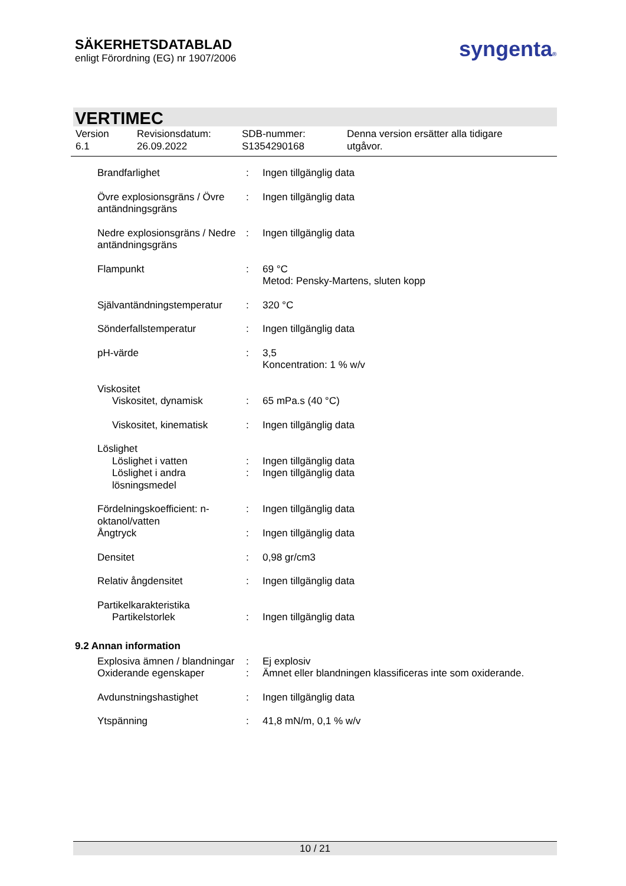SÄKERHETSDATABLAD
enligt Förordning (EG) nr 1907/2006
syngenta®
VERTIMEC
Version
6.1
Revisionsdatum:
26.09.2022
SDB-nummer:
S1354290168
Denna version ersätter alla tidigare
utgåvor.
| Brandfarlighet | : | Ingen tillgänglig data |
| Övre explosionsgräns / Övre antändningsgräns | : | Ingen tillgänglig data |
| Nedre explosionsgräns / Nedre antändningsgräns | : | Ingen tillgänglig data |
| Flampunkt | : | 69 °C Metod: Pensky-Martens, sluten kopp |
| Självantändningstemperatur | : | 320 °C |
| Sönderfallstemperatur | : | Ingen tillgänglig data |
| pH-värde | : | 3,5 Koncentration: 1 % w/v |
| Viskositet | | |
| Viskositet, dynamisk | : | 65 mPa.s (40 °C) |
| Viskositet, kinematisk | : | Ingen tillgänglig data |
| Löslighet | | |
| Löslighet i vatten | : | Ingen tillgänglig data |
| Löslighet i andra lösningsmedel | : | Ingen tillgänglig data |
| Fördelningskoefficient: n-oktanol/vatten | : | Ingen tillgänglig data |
| Ångtryck | : | Ingen tillgänglig data |
| Densitet | : | 0,98 gr/cm3 |
| Relativ ångdensitet | : | Ingen tillgänglig data |
| Partikelkarakteristika | | |
| Partikelstorlek | : | Ingen tillgänglig data |
9.2 Annan information
| Explosiva ämnen / blandningar | : | Ej explosiv |
| Oxiderande egenskaper | : | Ämnet eller blandningen klassificeras inte som oxiderande. |
| Avdunstningshastighet | : | Ingen tillgänglig data |
| Ytspänning | : | 41,8 mN/m, 0,1 % w/v |
10 / 21